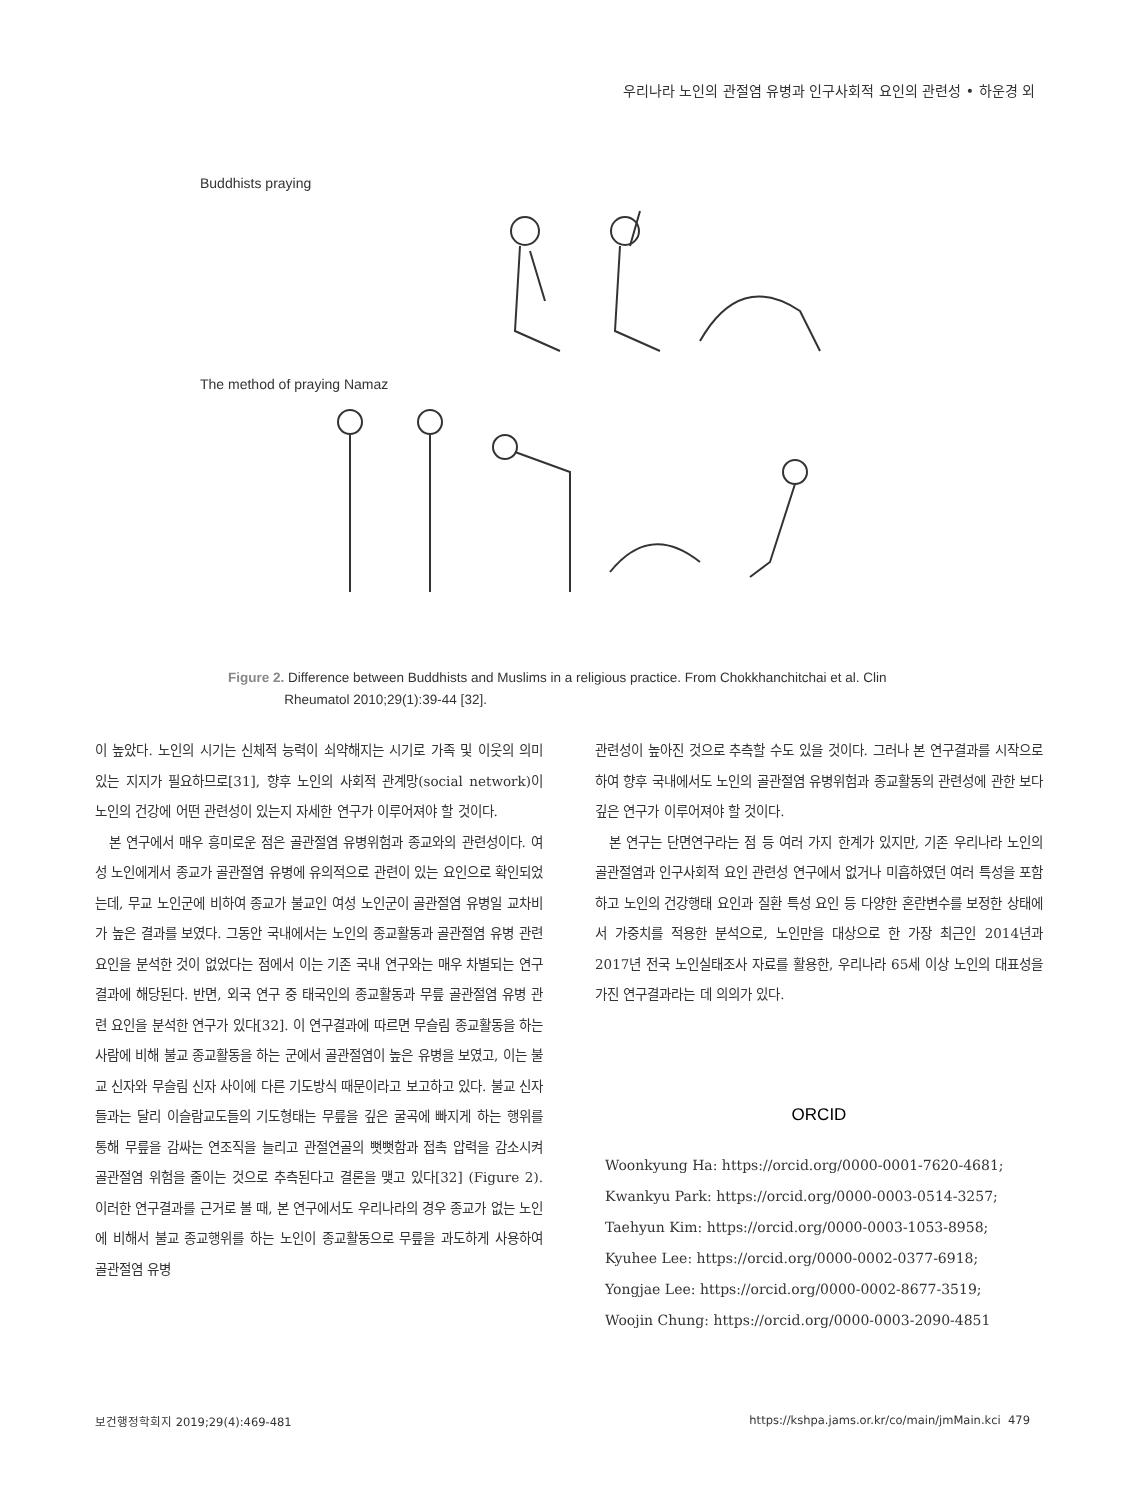우리나라 노인의 관절염 유병과 인구사회적 요인의 관련성 • 하운경 외
Buddhists praying
The method of praying Namaz
Figure 2. Difference between Buddhists and Muslims in a religious practice. From Chokkhanchitchai et al. Clin
Rheumatol 2010;29(1):39-44 [32].
이 높았다. 노인의 시기는 신체적 능력이 쇠약해지는 시기로 가족 및 이웃의 의미 있는 지지가 필요하므로[31], 향후 노인의 사회적 관계망(social network)이 노인의 건강에 어떤 관련성이 있는지 자세한 연구가 이루어져야 할 것이다.
본 연구에서 매우 흥미로운 점은 골관절염 유병위험과 종교와의 관련성이다. 여성 노인에게서 종교가 골관절염 유병에 유의적으로 관련이 있는 요인으로 확인되었는데, 무교 노인군에 비하여 종교가 불교인 여성 노인군이 골관절염 유병일 교차비가 높은 결과를 보였다. 그동안 국내에서는 노인의 종교활동과 골관절염 유병 관련 요인을 분석한 것이 없었다는 점에서 이는 기존 국내 연구와는 매우 차별되는 연구결과에 해당된다. 반면, 외국 연구 중 태국인의 종교활동과 무릎 골관절염 유병 관련 요인을 분석한 연구가 있다[32]. 이 연구결과에 따르면 무슬림 종교활동을 하는 사람에 비해 불교 종교활동을 하는 군에서 골관절염이 높은 유병을 보였고, 이는 불교 신자와 무슬림 신자 사이에 다른 기도방식 때문이라고 보고하고 있다. 불교 신자들과는 달리 이슬람교도들의 기도형태는 무릎을 깊은 굴곡에 빠지게 하는 행위를 통해 무릎을 감싸는 연조직을 늘리고 관절연골의 뻣뻣함과 접촉 압력을 감소시켜 골관절염 위험을 줄이는 것으로 추측된다고 결론을 맺고 있다[32] (Figure 2). 이러한 연구결과를 근거로 볼 때, 본 연구에서도 우리나라의 경우 종교가 없는 노인에 비해서 불교 종교행위를 하는 노인이 종교활동으로 무릎을 과도하게 사용하여 골관절염 유병
관련성이 높아진 것으로 추측할 수도 있을 것이다. 그러나 본 연구결과를 시작으로 하여 향후 국내에서도 노인의 골관절염 유병위험과 종교활동의 관련성에 관한 보다 깊은 연구가 이루어져야 할 것이다.
본 연구는 단면연구라는 점 등 여러 가지 한계가 있지만, 기존 우리나라 노인의 골관절염과 인구사회적 요인 관련성 연구에서 없거나 미흡하였던 여러 특성을 포함하고 노인의 건강행태 요인과 질환 특성 요인 등 다양한 혼란변수를 보정한 상태에서 가중치를 적용한 분석으로, 노인만을 대상으로 한 가장 최근인 2014년과 2017년 전국 노인실태조사 자료를 활용한, 우리나라 65세 이상 노인의 대표성을 가진 연구결과라는 데 의의가 있다.
ORCID
Woonkyung Ha: https://orcid.org/0000-0001-7620-4681;
Kwankyu Park: https://orcid.org/0000-0003-0514-3257;
Taehyun Kim: https://orcid.org/0000-0003-1053-8958;
Kyuhee Lee: https://orcid.org/0000-0002-0377-6918;
Yongjae Lee: https://orcid.org/0000-0002-8677-3519;
Woojin Chung: https://orcid.org/0000-0003-2090-4851
보건행정학회지 2019;29(4):469-481 https://kshpa.jams.or.kr/co/main/jmMain.kci 479